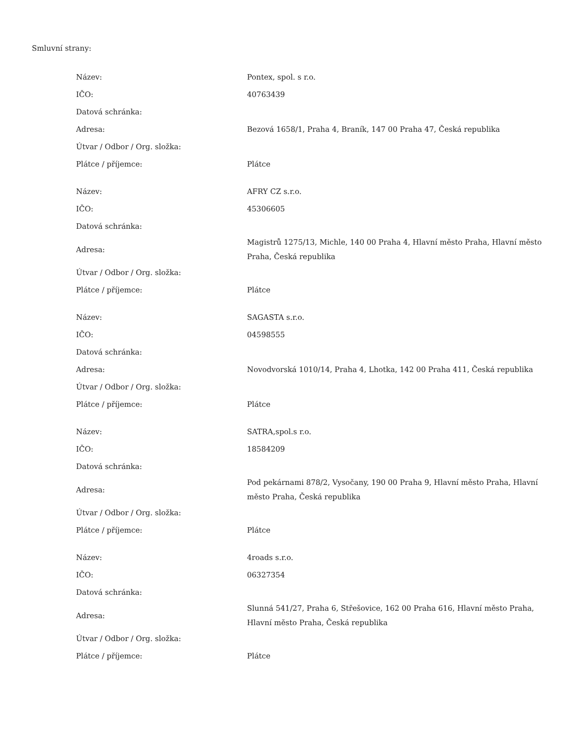Smluvní strany:
| Název: | Pontex, spol. s r.o. |
| IČO: | 40763439 |
| Datová schránka: | |
| Adresa: | Bezová 1658/1, Praha 4, Braník, 147 00 Praha 47, Česká republika |
| Útvar / Odbor / Org. složka: | |
| Plátce / příjemce: | Plátce |
| Název: | AFRY CZ s.r.o. |
| IČO: | 45306605 |
| Datová schránka: | |
| Adresa: | Magistrů 1275/13, Michle, 140 00 Praha 4, Hlavní město Praha, Hlavní město Praha, Česká republika |
| Útvar / Odbor / Org. složka: | |
| Plátce / příjemce: | Plátce |
| Název: | SAGASTA s.r.o. |
| IČO: | 04598555 |
| Datová schránka: | |
| Adresa: | Novodvorská 1010/14, Praha 4, Lhotka, 142 00 Praha 411, Česká republika |
| Útvar / Odbor / Org. složka: | |
| Plátce / příjemce: | Plátce |
| Název: | SATRA,spol.s r.o. |
| IČO: | 18584209 |
| Datová schránka: | |
| Adresa: | Pod pekárnami 878/2, Vysočany, 190 00 Praha 9, Hlavní město Praha, Hlavní město Praha, Česká republika |
| Útvar / Odbor / Org. složka: | |
| Plátce / příjemce: | Plátce |
| Název: | 4roads s.r.o. |
| IČO: | 06327354 |
| Datová schránka: | |
| Adresa: | Slunná 541/27, Praha 6, Střešovice, 162 00 Praha 616, Hlavní město Praha, Hlavní město Praha, Česká republika |
| Útvar / Odbor / Org. složka: | |
| Plátce / příjemce: | Plátce |